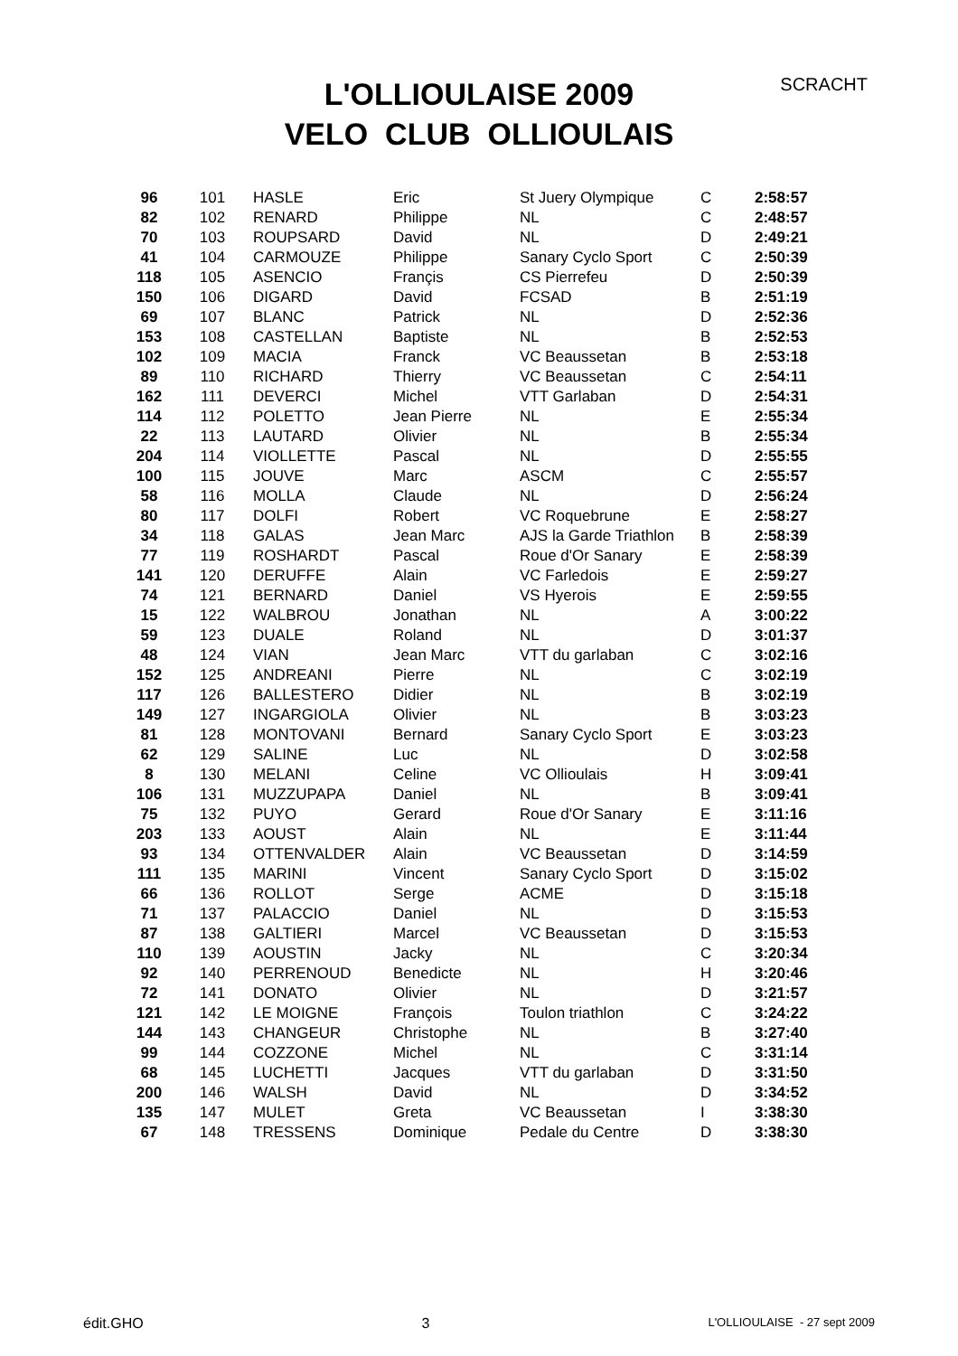L'OLLIOULAISE 2009
VELO CLUB OLLIOULAIS
SCRACHT
| 96 | 101 | HASLE | Eric | St Juery Olympique | C | 2:58:57 |
| 82 | 102 | RENARD | Philippe | NL | C | 2:48:57 |
| 70 | 103 | ROUPSARD | David | NL | D | 2:49:21 |
| 41 | 104 | CARMOUZE | Philippe | Sanary Cyclo Sport | C | 2:50:39 |
| 118 | 105 | ASENCIO | Françis | CS Pierrefeu | D | 2:50:39 |
| 150 | 106 | DIGARD | David | FCSAD | B | 2:51:19 |
| 69 | 107 | BLANC | Patrick | NL | D | 2:52:36 |
| 153 | 108 | CASTELLAN | Baptiste | NL | B | 2:52:53 |
| 102 | 109 | MACIA | Franck | VC Beaussetan | B | 2:53:18 |
| 89 | 110 | RICHARD | Thierry | VC Beaussetan | C | 2:54:11 |
| 162 | 111 | DEVERCI | Michel | VTT Garlaban | D | 2:54:31 |
| 114 | 112 | POLETTO | Jean Pierre | NL | E | 2:55:34 |
| 22 | 113 | LAUTARD | Olivier | NL | B | 2:55:34 |
| 204 | 114 | VIOLLETTE | Pascal | NL | D | 2:55:55 |
| 100 | 115 | JOUVE | Marc | ASCM | C | 2:55:57 |
| 58 | 116 | MOLLA | Claude | NL | D | 2:56:24 |
| 80 | 117 | DOLFI | Robert | VC Roquebrune | E | 2:58:27 |
| 34 | 118 | GALAS | Jean Marc | AJS la Garde Triathlon | B | 2:58:39 |
| 77 | 119 | ROSHARDT | Pascal | Roue d'Or Sanary | E | 2:58:39 |
| 141 | 120 | DERUFFE | Alain | VC Farledois | E | 2:59:27 |
| 74 | 121 | BERNARD | Daniel | VS Hyerois | E | 2:59:55 |
| 15 | 122 | WALBROU | Jonathan | NL | A | 3:00:22 |
| 59 | 123 | DUALE | Roland | NL | D | 3:01:37 |
| 48 | 124 | VIAN | Jean Marc | VTT du garlaban | C | 3:02:16 |
| 152 | 125 | ANDREANI | Pierre | NL | C | 3:02:19 |
| 117 | 126 | BALLESTERO | Didier | NL | B | 3:02:19 |
| 149 | 127 | INGARGIOLA | Olivier | NL | B | 3:03:23 |
| 81 | 128 | MONTOVANI | Bernard | Sanary Cyclo Sport | E | 3:03:23 |
| 62 | 129 | SALINE | Luc | NL | D | 3:02:58 |
| 8 | 130 | MELANI | Celine | VC Ollioulais | H | 3:09:41 |
| 106 | 131 | MUZZUPAPA | Daniel | NL | B | 3:09:41 |
| 75 | 132 | PUYO | Gerard | Roue d'Or Sanary | E | 3:11:16 |
| 203 | 133 | AOUST | Alain | NL | E | 3:11:44 |
| 93 | 134 | OTTENVALDER | Alain | VC Beaussetan | D | 3:14:59 |
| 111 | 135 | MARINI | Vincent | Sanary Cyclo Sport | D | 3:15:02 |
| 66 | 136 | ROLLOT | Serge | ACME | D | 3:15:18 |
| 71 | 137 | PALACCIO | Daniel | NL | D | 3:15:53 |
| 87 | 138 | GALTIERI | Marcel | VC Beaussetan | D | 3:15:53 |
| 110 | 139 | AOUSTIN | Jacky | NL | C | 3:20:34 |
| 92 | 140 | PERRENOUD | Benedicte | NL | H | 3:20:46 |
| 72 | 141 | DONATO | Olivier | NL | D | 3:21:57 |
| 121 | 142 | LE MOIGNE | François | Toulon triathlon | C | 3:24:22 |
| 144 | 143 | CHANGEUR | Christophe | NL | B | 3:27:40 |
| 99 | 144 | COZZONE | Michel | NL | C | 3:31:14 |
| 68 | 145 | LUCHETTI | Jacques | VTT du garlaban | D | 3:31:50 |
| 200 | 146 | WALSH | David | NL | D | 3:34:52 |
| 135 | 147 | MULET | Greta | VC Beaussetan | I | 3:38:30 |
| 67 | 148 | TRESSENS | Dominique | Pedale du Centre | D | 3:38:30 |
édit.GHO 3 L'OLLIOULAISE - 27 sept 2009